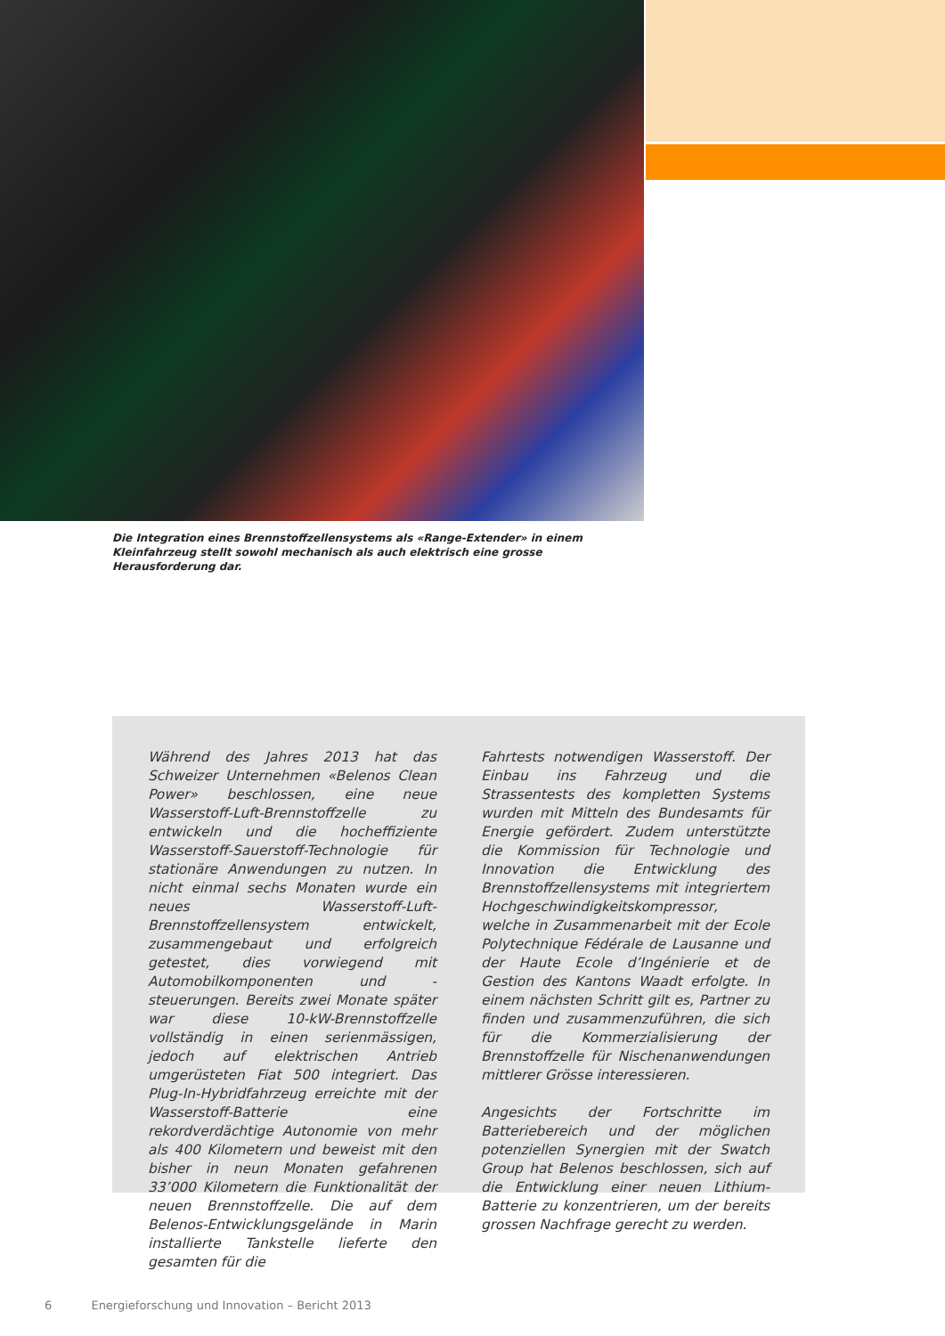Die Integration eines Brennstoffzellensystems als «Range-Extender» in einem Kleinfahrzeug stellt sowohl mechanisch als auch elektrisch eine grosse Herausforderung dar.
Während des Jahres 2013 hat das Schweizer Unternehmen «Belenos Clean Power» beschlossen, eine neue Wasserstoff-Luft-Brennstoffzelle zu entwickeln und die hocheffiziente Wasserstoff-Sauerstoff-Technologie für stationäre Anwendungen zu nutzen. In nicht einmal sechs Monaten wurde ein neues Wasserstoff-Luft-Brennstoffzellensystem entwickelt, zusammengebaut und erfolgreich getestet, dies vorwiegend mit Automobilkomponenten und -steuerungen. Bereits zwei Monate später war diese 10-kW-Brennstoffzelle vollständig in einen serienmässigen, jedoch auf elektrischen Antrieb umgerüsteten Fiat 500 integriert. Das Plug-In-Hybridfahrzeug erreichte mit der Wasserstoff-Batterie eine rekordverdächtige Autonomie von mehr als 400 Kilometern und beweist mit den bisher in neun Monaten gefahrenen 33’000 Kilometern die Funktionalität der neuen Brennstoffzelle. Die auf dem Belenos-Entwicklungsgelände in Marin installierte Tankstelle lieferte den gesamten für die
Fahrtests notwendigen Wasserstoff. Der Einbau ins Fahrzeug und die Strassentests des kompletten Systems wurden mit Mitteln des Bundesamts für Energie gefördert. Zudem unterstützte die Kommission für Technologie und Innovation die Entwicklung des Brennstoffzellensystems mit integriertem Hochgeschwindigkeitskompressor, welche in Zusammenarbeit mit der Ecole Polytechnique Fédérale de Lausanne und der Haute Ecole d’Ingénierie et de Gestion des Kantons Waadt erfolgte. In einem nächsten Schritt gilt es, Partner zu finden und zusammenzuführen, die sich für die Kommerzialisierung der Brennstoffzelle für Nischenanwendungen mittlerer Grösse interessieren.
Angesichts der Fortschritte im Batteriebereich und der möglichen potenziellen Synergien mit der Swatch Group hat Belenos beschlossen, sich auf die Entwicklung einer neuen Lithium-Batterie zu konzentrieren, um der bereits grossen Nachfrage gerecht zu werden.
6 Energieforschung und Innovation – Bericht 2013